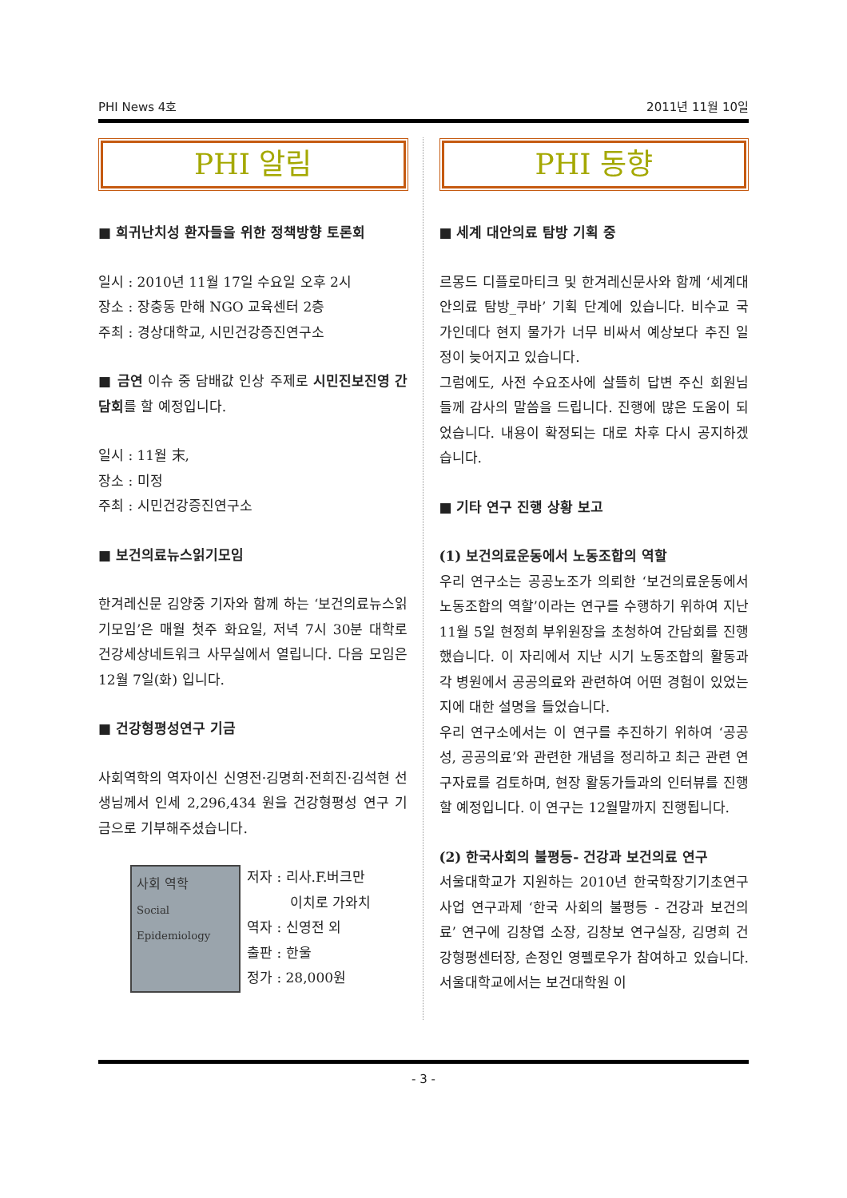PHI News 4호 2011년 11월 10일
PHI 알림
■ 희귀난치성 환자들을 위한 정책방향 토론회
일시 : 2010년 11월 17일 수요일 오후 2시
장소 : 장충동 만해 NGO 교육센터 2층
주최 : 경상대학교, 시민건강증진연구소
■ 금연 이슈 중 담배값 인상 주제로 시민진보진영 간담회를 할 예정입니다.
일시 : 11월 末,
장소 : 미정
주최 : 시민건강증진연구소
■ 보건의료뉴스읽기모임
한겨레신문 김양중 기자와 함께 하는 ‘보건의료뉴스읽기모임’은 매월 첫주 화요일, 저녁 7시 30분 대학로 건강세상네트워크 사무실에서 열립니다. 다음 모임은 12월 7일(화) 입니다.
■ 건강형평성연구 기금
사회역학의 역자이신 신영전·김명희·전희진·김석현 선생님께서 인세 2,296,434 원을 건강형평성 연구 기금으로 기부해주셨습니다.
사회 역학
Social Epidemiology
저자 : 리사.F.버크만
이치로 가와치
역자 : 신영전 외
출판 : 한울
정가 : 28,000원
PHI 동향
■ 세계 대안의료 탐방 기획 중
르몽드 디플로마티크 및 한겨레신문사와 함께 ‘세계대안의료 탐방_쿠바’ 기획 단계에 있습니다. 비수교 국가인데다 현지 물가가 너무 비싸서 예상보다 추진 일정이 늦어지고 있습니다.
그럼에도, 사전 수요조사에 살뜰히 답변 주신 회원님들께 감사의 말씀을 드립니다. 진행에 많은 도움이 되었습니다. 내용이 확정되는 대로 차후 다시 공지하겠습니다.
■ 기타 연구 진행 상황 보고
(1) 보건의료운동에서 노동조합의 역할
우리 연구소는 공공노조가 의뢰한 ‘보건의료운동에서 노동조합의 역할’이라는 연구를 수행하기 위하여 지난 11월 5일 현정희 부위원장을 초청하여 간담회를 진행했습니다. 이 자리에서 지난 시기 노동조합의 활동과 각 병원에서 공공의료와 관련하여 어떤 경험이 있었는지에 대한 설명을 들었습니다.
우리 연구소에서는 이 연구를 추진하기 위하여 ‘공공성, 공공의료’와 관련한 개념을 정리하고 최근 관련 연구자료를 검토하며, 현장 활동가들과의 인터뷰를 진행할 예정입니다. 이 연구는 12월말까지 진행됩니다.
(2) 한국사회의 불평등- 건강과 보건의료 연구
서울대학교가 지원하는 2010년 한국학장기기초연구사업 연구과제 ‘한국 사회의 불평등 - 건강과 보건의료’ 연구에 김창엽 소장, 김창보 연구실장, 김명희 건강형평센터장, 손정인 영펠로우가 참여하고 있습니다. 서울대학교에서는 보건대학원 이
- 3 -